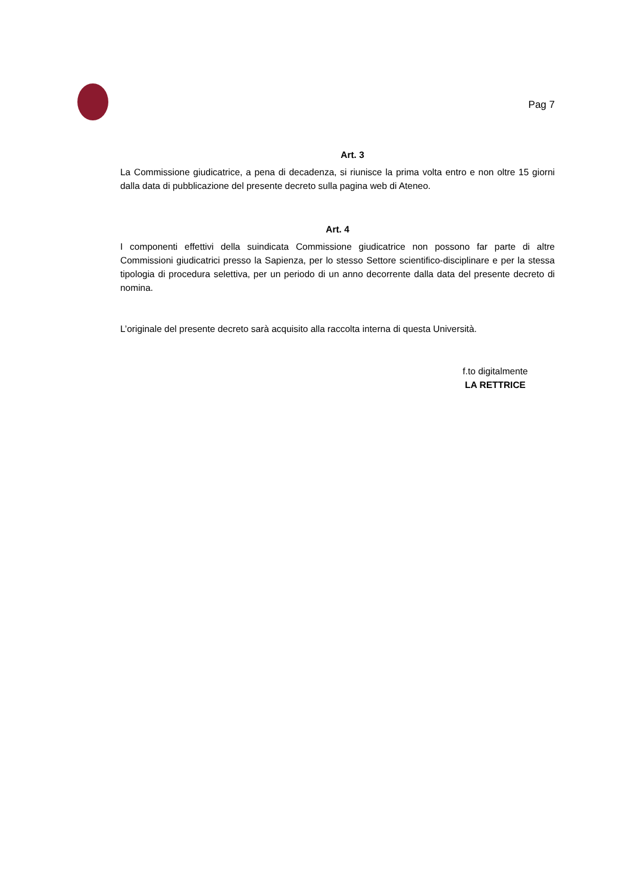Pag 7
Art. 3
La Commissione giudicatrice, a pena di decadenza, si riunisce la prima volta entro e non oltre 15 giorni dalla data di pubblicazione del presente decreto sulla pagina web di Ateneo.
Art. 4
I componenti effettivi della suindicata Commissione giudicatrice non possono far parte di altre Commissioni giudicatrici presso la Sapienza, per lo stesso Settore scientifico-disciplinare e per la stessa tipologia di procedura selettiva, per un periodo di un anno decorrente dalla data del presente decreto di nomina.
L’originale del presente decreto sarà acquisito alla raccolta interna di questa Università.
f.to digitalmente
LA RETTRICE